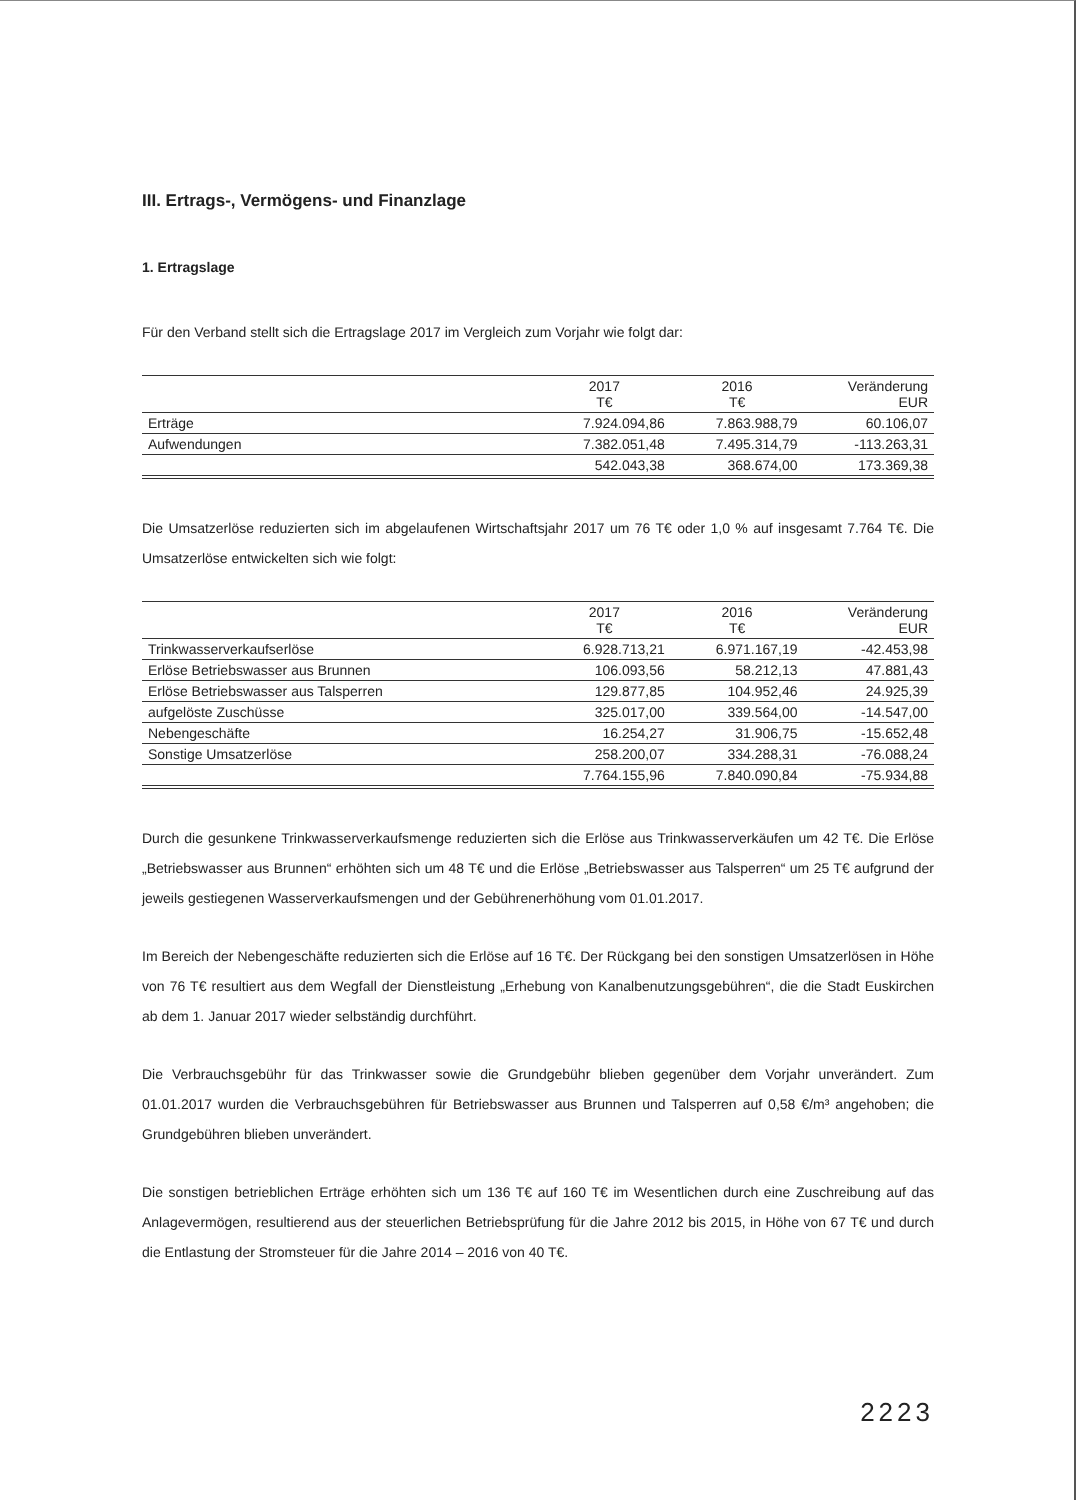III. Ertrags-, Vermögens- und Finanzlage
1. Ertragslage
Für den Verband stellt sich die Ertragslage 2017 im Vergleich zum Vorjahr wie folgt dar:
| | 2017 T€ | 2016 T€ | Veränderung EUR |
| --- | --- | --- | --- |
| Erträge | 7.924.094,86 | 7.863.988,79 | 60.106,07 |
| Aufwendungen | 7.382.051,48 | 7.495.314,79 | -113.263,31 |
| | 542.043,38 | 368.674,00 | 173.369,38 |
Die Umsatzerlöse reduzierten sich im abgelaufenen Wirtschaftsjahr 2017 um 76 T€ oder 1,0 % auf insgesamt 7.764 T€. Die Umsatzerlöse entwickelten sich wie folgt:
| | 2017 T€ | 2016 T€ | Veränderung EUR |
| --- | --- | --- | --- |
| Trinkwasserverkaufserlöse | 6.928.713,21 | 6.971.167,19 | -42.453,98 |
| Erlöse Betriebswasser aus Brunnen | 106.093,56 | 58.212,13 | 47.881,43 |
| Erlöse Betriebswasser aus Talsperren | 129.877,85 | 104.952,46 | 24.925,39 |
| aufgelöste Zuschüsse | 325.017,00 | 339.564,00 | -14.547,00 |
| Nebengeschäfte | 16.254,27 | 31.906,75 | -15.652,48 |
| Sonstige Umsatzerlöse | 258.200,07 | 334.288,31 | -76.088,24 |
| | 7.764.155,96 | 7.840.090,84 | -75.934,88 |
Durch die gesunkene Trinkwasserverkaufsmenge reduzierten sich die Erlöse aus Trinkwasserverkäufen um 42 T€. Die Erlöse „Betriebswasser aus Brunnen“ erhöhten sich um 48 T€ und die Erlöse „Betriebswasser aus Talsperren“ um 25 T€ aufgrund der jeweils gestiegenen Wasserverkaufsmengen und der Gebührenerhöhung vom 01.01.2017.
Im Bereich der Nebengeschäfte reduzierten sich die Erlöse auf 16 T€. Der Rückgang bei den sonstigen Umsatzerlösen in Höhe von 76 T€ resultiert aus dem Wegfall der Dienstleistung „Erhebung von Kanalbenutzungsgebühren“, die die Stadt Euskirchen ab dem 1. Januar 2017 wieder selbständig durchführt.
Die Verbrauchsgebühr für das Trinkwasser sowie die Grundgebühr blieben gegenüber dem Vorjahr unverändert. Zum 01.01.2017 wurden die Verbrauchsgebühren für Betriebswasser aus Brunnen und Talsperren auf 0,58 €/m³ angehoben; die Grundgebühren blieben unverändert.
Die sonstigen betrieblichen Erträge erhöhten sich um 136 T€ auf 160 T€ im Wesentlichen durch eine Zuschreibung auf das Anlagevermögen, resultierend aus der steuerlichen Betriebsprüfung für die Jahre 2012 bis 2015, in Höhe von 67 T€ und durch die Entlastung der Stromsteuer für die Jahre 2014 – 2016 von 40 T€.
2223